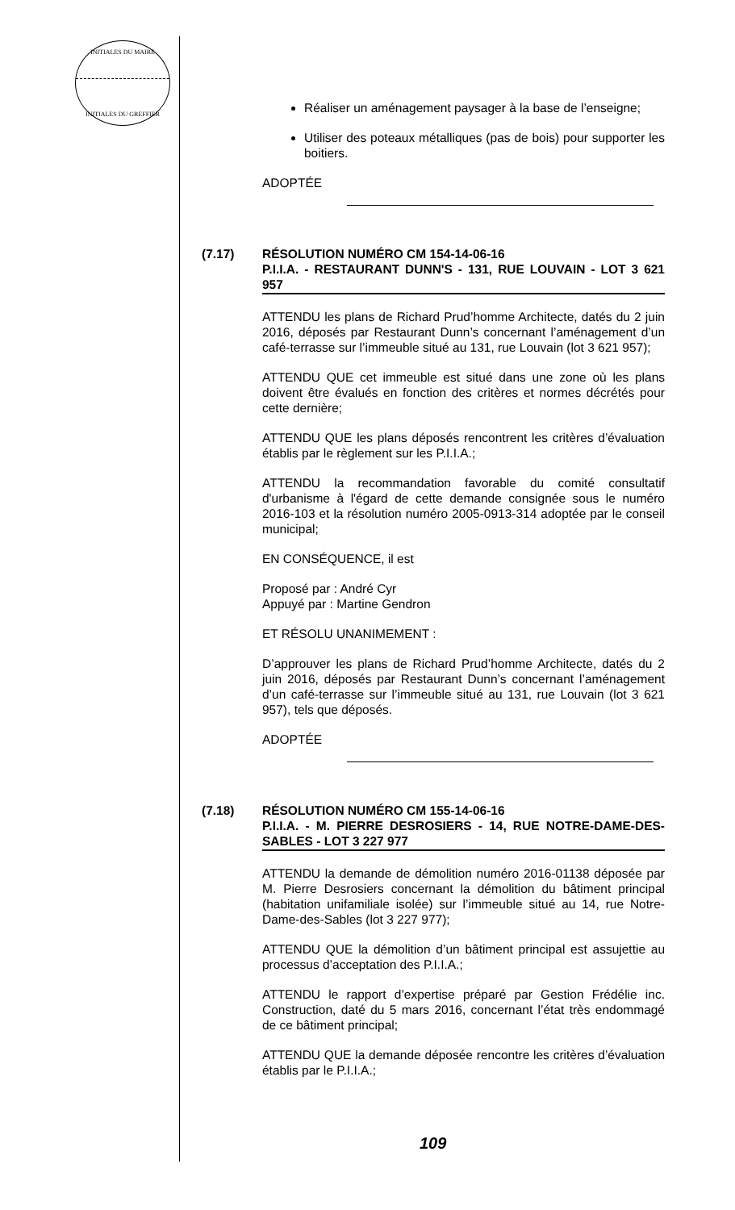INITIALES DU MAIRE
INITIALES DU GREFFIER
Réaliser un aménagement paysager à la base de l’enseigne;
Utiliser des poteaux métalliques (pas de bois) pour supporter les boitiers.
ADOPTÉE
(7.17) RÉSOLUTION NUMÉRO CM 154-14-06-16
P.I.I.A. - RESTAURANT DUNN'S - 131, RUE LOUVAIN - LOT 3 621 957
ATTENDU les plans de Richard Prud’homme Architecte, datés du 2 juin 2016, déposés par Restaurant Dunn’s concernant l’aménagement d’un café-terrasse sur l’immeuble situé au 131, rue Louvain (lot 3 621 957);
ATTENDU QUE cet immeuble est situé dans une zone où les plans doivent être évalués en fonction des critères et normes décrétés pour cette dernière;
ATTENDU QUE les plans déposés rencontrent les critères d’évaluation établis par le règlement sur les P.I.I.A.;
ATTENDU la recommandation favorable du comité consultatif d'urbanisme à l'égard de cette demande consignée sous le numéro 2016-103 et la résolution numéro 2005-0913-314 adoptée par le conseil municipal;
EN CONSÉQUENCE, il est
Proposé par : André Cyr
Appuyé par : Martine Gendron
ET RÉSOLU UNANIMEMENT :
D’approuver les plans de Richard Prud’homme Architecte, datés du 2 juin 2016, déposés par Restaurant Dunn’s concernant l’aménagement d’un café-terrasse sur l’immeuble situé au 131, rue Louvain (lot 3 621 957), tels que déposés.
ADOPTÉE
(7.18) RÉSOLUTION NUMÉRO CM 155-14-06-16
P.I.I.A. - M. PIERRE DESROSIERS - 14, RUE NOTRE-DAME-DES-SABLES - LOT 3 227 977
ATTENDU la demande de démolition numéro 2016-01138 déposée par M. Pierre Desrosiers concernant la démolition du bâtiment principal (habitation unifamiliale isolée) sur l’immeuble situé au 14, rue Notre-Dame-des-Sables (lot 3 227 977);
ATTENDU QUE la démolition d’un bâtiment principal est assujettie au processus d’acceptation des P.I.I.A.;
ATTENDU le rapport d’expertise préparé par Gestion Frédélie inc. Construction, daté du 5 mars 2016, concernant l’état très endommagé de ce bâtiment principal;
ATTENDU QUE la demande déposée rencontre les critères d’évaluation établis par le P.I.I.A.;
109